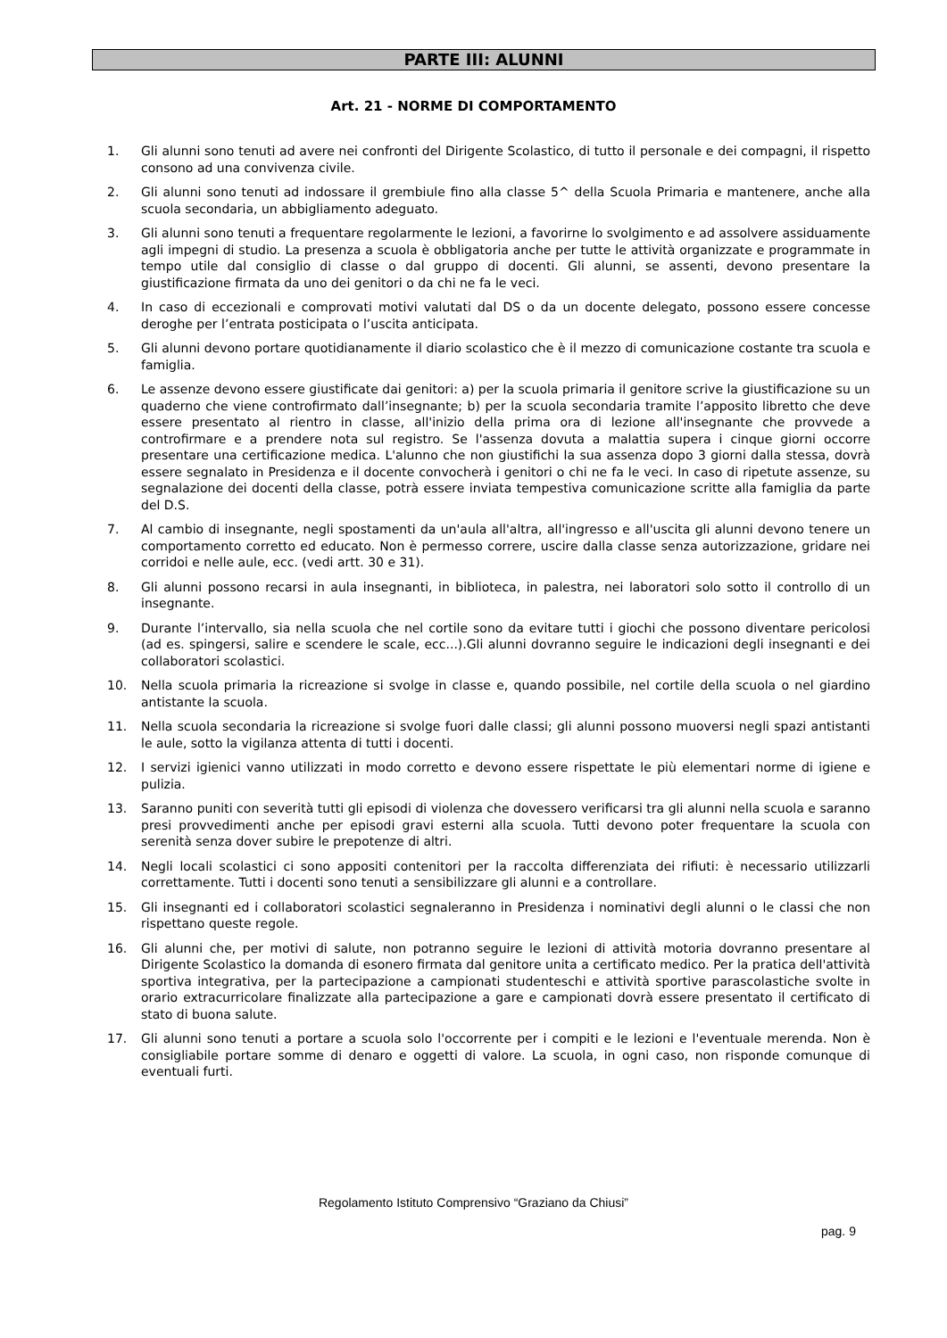PARTE III: ALUNNI
Art. 21 - NORME DI COMPORTAMENTO
1. Gli alunni sono tenuti ad avere nei confronti del Dirigente Scolastico, di tutto il personale e dei compagni, il rispetto consono ad una convivenza civile.
2. Gli alunni sono tenuti ad indossare il grembiule fino alla classe 5^ della Scuola Primaria e mantenere, anche alla scuola secondaria, un abbigliamento adeguato.
3. Gli alunni sono tenuti a frequentare regolarmente le lezioni, a favorirne lo svolgimento e ad assolvere assiduamente agli impegni di studio. La presenza a scuola è obbligatoria anche per tutte le attività organizzate e programmate in tempo utile dal consiglio di classe o dal gruppo di docenti. Gli alunni, se assenti, devono presentare la giustificazione firmata da uno dei genitori o da chi ne fa le veci.
4. In caso di eccezionali e comprovati motivi valutati dal DS o da un docente delegato, possono essere concesse deroghe per l’entrata posticipata o l’uscita anticipata.
5. Gli alunni devono portare quotidianamente il diario scolastico che è il mezzo di comunicazione costante tra scuola e famiglia.
6. Le assenze devono essere giustificate dai genitori: a) per la scuola primaria il genitore scrive la giustificazione su un quaderno che viene controfirmato dall’insegnante; b) per la scuola secondaria tramite l’apposito libretto che deve essere presentato al rientro in classe, all'inizio della prima ora di lezione all'insegnante che provvede a controfirmare e a prendere nota sul registro. Se l'assenza dovuta a malattia supera i cinque giorni occorre presentare una certificazione medica. L'alunno che non giustifichi la sua assenza dopo 3 giorni dalla stessa, dovrà essere segnalato in Presidenza e il docente convocherà i genitori o chi ne fa le veci. In caso di ripetute assenze, su segnalazione dei docenti della classe, potrà essere inviata tempestiva comunicazione scritte alla famiglia da parte del D.S.
7. Al cambio di insegnante, negli spostamenti da un'aula all'altra, all'ingresso e all'uscita gli alunni devono tenere un comportamento corretto ed educato. Non è permesso correre, uscire dalla classe senza autorizzazione, gridare nei corridoi e nelle aule, ecc. (vedi artt. 30 e 31).
8. Gli alunni possono recarsi in aula insegnanti, in biblioteca, in palestra, nei laboratori solo sotto il controllo di un insegnante.
9. Durante l’intervallo, sia nella scuola che nel cortile sono da evitare tutti i giochi che possono diventare pericolosi (ad es. spingersi, salire e scendere le scale, ecc...).Gli alunni dovranno seguire le indicazioni degli insegnanti e dei collaboratori scolastici.
10. Nella scuola primaria la ricreazione si svolge in classe e, quando possibile, nel cortile della scuola o nel giardino antistante la scuola.
11. Nella scuola secondaria la ricreazione si svolge fuori dalle classi; gli alunni possono muoversi negli spazi antistanti le aule, sotto la vigilanza attenta di tutti i docenti.
12. I servizi igienici vanno utilizzati in modo corretto e devono essere rispettate le più elementari norme di igiene e pulizia.
13. Saranno puniti con severità tutti gli episodi di violenza che dovessero verificarsi tra gli alunni nella scuola e saranno presi provvedimenti anche per episodi gravi esterni alla scuola. Tutti devono poter frequentare la scuola con serenità senza dover subire le prepotenze di altri.
14. Negli locali scolastici ci sono appositi contenitori per la raccolta differenziata dei rifiuti: è necessario utilizzarli correttamente. Tutti i docenti sono tenuti a sensibilizzare gli alunni e a controllare.
15. Gli insegnanti ed i collaboratori scolastici segnaleranno in Presidenza i nominativi degli alunni o le classi che non rispettano queste regole.
16. Gli alunni che, per motivi di salute, non potranno seguire le lezioni di attività motoria dovranno presentare al Dirigente Scolastico la domanda di esonero firmata dal genitore unita a certificato medico. Per la pratica dell'attività sportiva integrativa, per la partecipazione a campionati studenteschi e attività sportive parascolastiche svolte in orario extracurricolare finalizzate alla partecipazione a gare e campionati dovrà essere presentato il certificato di stato di buona salute.
17. Gli alunni sono tenuti a portare a scuola solo l'occorrente per i compiti e le lezioni e l'eventuale merenda. Non è consigliabile portare somme di denaro e oggetti di valore. La scuola, in ogni caso, non risponde comunque di eventuali furti.
Regolamento Istituto Comprensivo “Graziano da Chiusi”
pag. 9